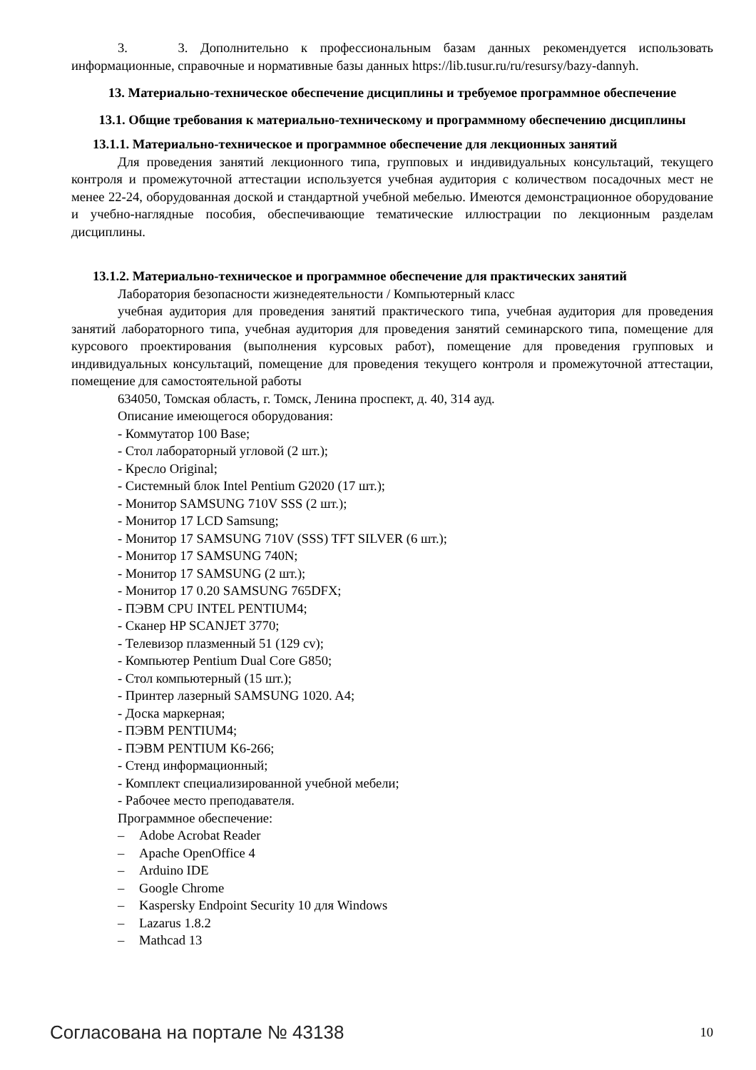3. 3. Дополнительно к профессиональным базам данных рекомендуется использовать информационные, справочные и нормативные базы данных https://lib.tusur.ru/ru/resursy/bazy-dannyh.
13. Материально-техническое обеспечение дисциплины и требуемое программное обеспечение
13.1. Общие требования к материально-техническому и программному обеспечению дисциплины
13.1.1. Материально-техническое и программное обеспечение для лекционных занятий
Для проведения занятий лекционного типа, групповых и индивидуальных консультаций, текущего контроля и промежуточной аттестации используется учебная аудитория с количеством посадочных мест не менее 22-24, оборудованная доской и стандартной учебной мебелью. Имеются демонстрационное оборудование и учебно-наглядные пособия, обеспечивающие тематические иллюстрации по лекционным разделам дисциплины.
13.1.2. Материально-техническое и программное обеспечение для практических занятий
Лаборатория безопасности жизнедеятельности / Компьютерный класс
учебная аудитория для проведения занятий практического типа, учебная аудитория для проведения занятий лабораторного типа, учебная аудитория для проведения занятий семинарского типа, помещение для курсового проектирования (выполнения курсовых работ), помещение для проведения групповых и индивидуальных консультаций, помещение для проведения текущего контроля и промежуточной аттестации, помещение для самостоятельной работы
634050, Томская область, г. Томск, Ленина проспект, д. 40, 314 ауд.
Описание имеющегося оборудования:
- Коммутатор 100 Base;
- Стол лабораторный угловой (2 шт.);
- Кресло Original;
- Системный блок Intel Pentium G2020 (17 шт.);
- Монитор SAMSUNG 710V SSS (2 шт.);
- Монитор 17 LCD Samsung;
- Монитор 17 SAMSUNG 710V (SSS) TFT SILVER (6 шт.);
- Монитор 17 SAMSUNG 740N;
- Монитор 17 SAMSUNG (2 шт.);
- Монитор 17 0.20 SAMSUNG 765DFX;
- ПЭВМ CPU INTEL PENTIUM4;
- Сканер HP SCANJET 3770;
- Телевизор плазменный 51 (129 cv);
- Компьютер Pentium Dual Core G850;
- Стол компьютерный (15 шт.);
- Принтер лазерный SAMSUNG 1020. A4;
- Доска маркерная;
- ПЭВМ PENTIUM4;
- ПЭВМ PENTIUM K6-266;
- Стенд информационный;
- Комплект специализированной учебной мебели;
- Рабочее место преподавателя.
Программное обеспечение:
– Adobe Acrobat Reader
– Apache OpenOffice 4
– Arduino IDE
– Google Chrome
– Kaspersky Endpoint Security 10 для Windows
– Lazarus 1.8.2
– Mathcad 13
Согласована на портале № 43138 10